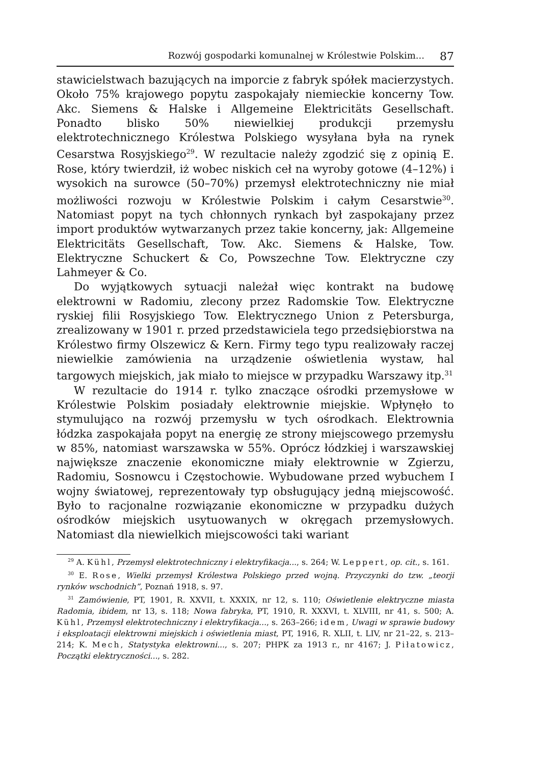Rozwój gospodarki komunalnej w Królestwie Polskim... 87
stawicielstwach bazujących na imporcie z fabryk spółek macierzystych. Około 75% krajowego popytu zaspokajały niemieckie koncerny Tow. Akc. Siemens & Halske i Allgemeine Elektricitäts Gesellschaft. Ponadto blisko 50% niewielkiej produkcji przemysłu elektrotechnicznego Królestwa Polskiego wysyłana była na rynek Cesarstwa Rosyjskiego<sup>29</sup>. W rezultacie należy zgodzić się z opinią E. Rose, który twierdził, iż wobec niskich ceł na wyroby gotowe (4–12%) i wysokich na surowce (50–70%) przemysł elektrotechniczny nie miał możliwości rozwoju w Królestwie Polskim i całym Cesarstwie<sup>30</sup>. Natomiast popyt na tych chłonnych rynkach był zaspokajany przez import produktów wytwarzanych przez takie koncerny, jak: Allgemeine Elektricitäts Gesellschaft, Tow. Akc. Siemens & Halske, Tow. Elektryczne Schuckert & Co, Powszechne Tow. Elektryczne czy Lahmeyer & Co.
Do wyjątkowych sytuacji należał więc kontrakt na budowę elektrowni w Radomiu, zlecony przez Radomskie Tow. Elektryczne ryskiej filii Rosyjskiego Tow. Elektrycznego Union z Petersburga, zrealizowany w 1901 r. przed przedstawiciela tego przedsiębiorstwa na Królestwo firmy Olszewicz & Kern. Firmy tego typu realizowały raczej niewielkie zamówienia na urządzenie oświetlenia wystaw, hal targowych miejskich, jak miało to miejsce w przypadku Warszawy itp.<sup>31</sup>
W rezultacie do 1914 r. tylko znaczące ośrodki przemysłowe w Królestwie Polskim posiadały elektrownie miejskie. Wpłynęło to stymulująco na rozwój przemysłu w tych ośrodkach. Elektrownia łódzka zaspokajała popyt na energię ze strony miejscowego przemysłu w 85%, natomiast warszawska w 55%. Oprócz łódzkiej i warszawskiej największe znaczenie ekonomiczne miały elektrownie w Zgierzu, Radomiu, Sosnowcu i Częstochowie. Wybudowane przed wybuchem I wojny światowej, reprezentowały typ obsługujący jedną miejscowość. Było to racjonalne rozwiązanie ekonomiczne w przypadku dużych ośrodków miejskich usytuowanych w okręgach przemysłowych. Natomiast dla niewielkich miejscowości taki wariant
<sup>29</sup> A. Kühl, Przemysł elektrotechniczny i elektryfikacja..., s. 264; W. Leppert, op. cit., s. 161.
<sup>30</sup> E. Rose, Wielki przemysł Królestwa Polskiego przed wojną. Przyczynki do tzw. „teorji rynków wschodnich”, Poznań 1918, s. 97.
<sup>31</sup> Zamówienie, PT, 1901, R. XXVII, t. XXXIX, nr 12, s. 110; Oświetlenie elektryczne miasta Radomia, ibidem, nr 13, s. 118; Nowa fabryka, PT, 1910, R. XXXVI, t. XLVIII, nr 41, s. 500; A. Kühl, Przemysł elektrotechniczny i elektryfikacja..., s. 263–266; idem, Uwagi w sprawie budowy i eksploatacji elektrowni miejskich i oświetlenia miast, PT, 1916, R. XLII, t. LIV, nr 21–22, s. 213–214; K. Mech, Statystyka elektrowni..., s. 207; PHPK za 1913 r., nr 4167; J. Piłatowicz, Początki elektryczności..., s. 282.